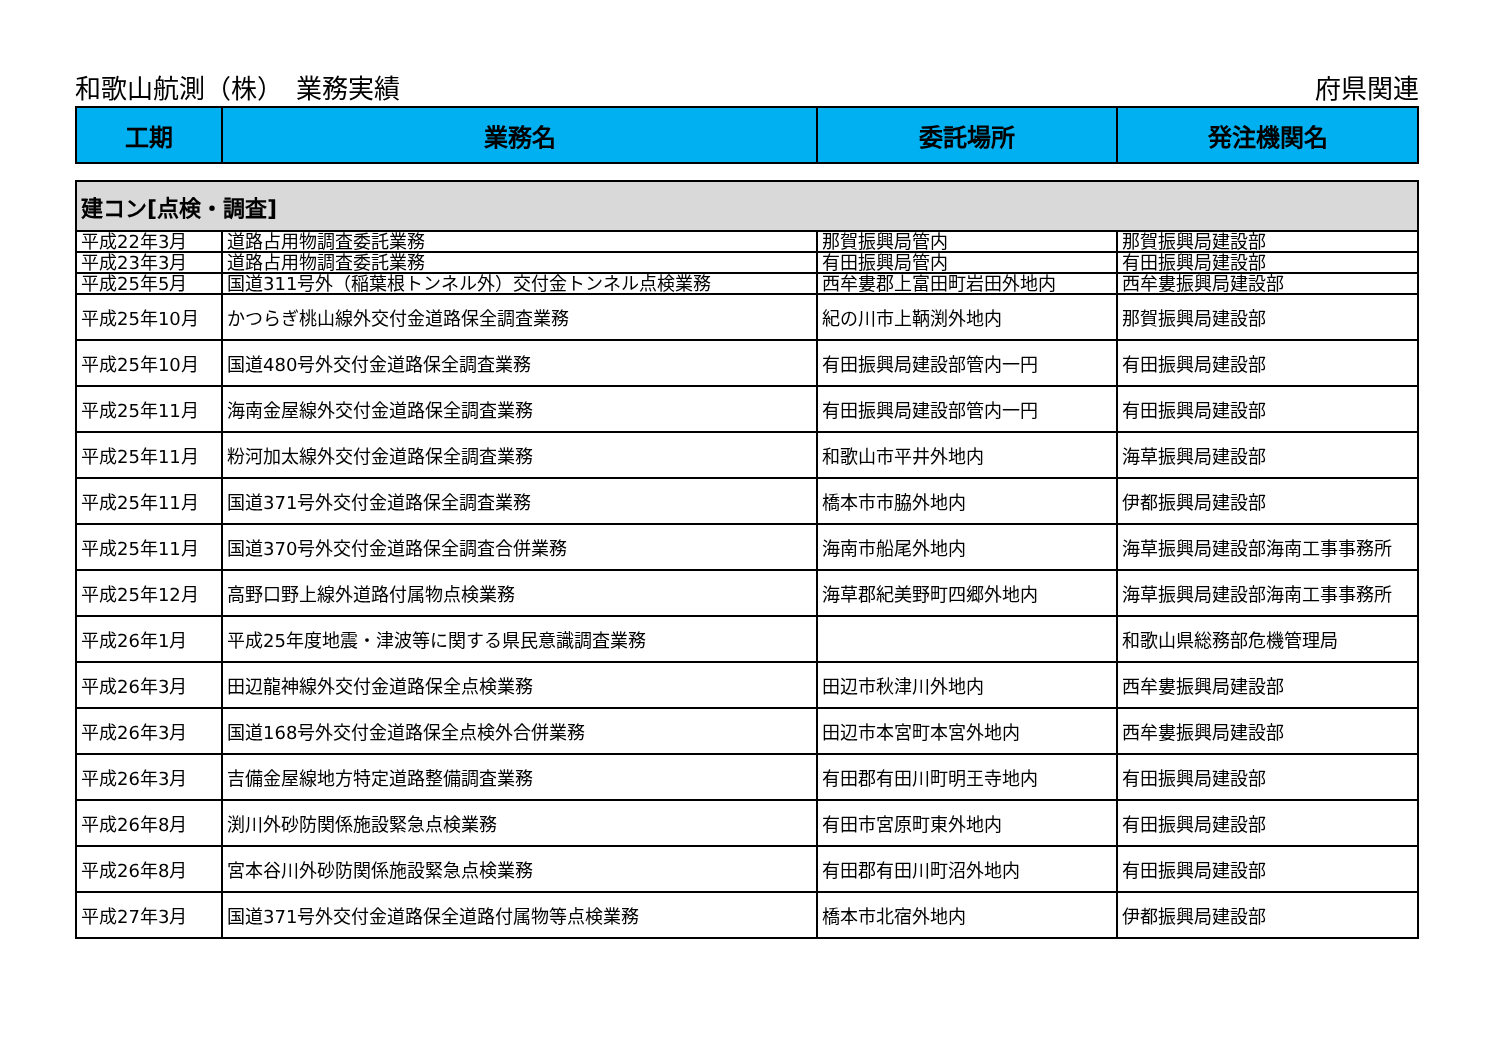和歌山航測（株）　業務実績 府県関連
| 工期 | 業務名 | 委託場所 | 発注機関名 |
| --- | --- | --- | --- |
| 建コン[点検・調査] | | | |
| 平成22年3月 | 道路占用物調査委託業務 | 那賀振興局管内 | 那賀振興局建設部 |
| 平成23年3月 | 道路占用物調査委託業務 | 有田振興局管内 | 有田振興局建設部 |
| 平成25年5月 | 国道311号外（稲葉根トンネル外）交付金トンネル点検業務 | 西牟婁郡上富田町岩田外地内 | 西牟婁振興局建設部 |
| 平成25年10月 | かつらぎ桃山線外交付金道路保全調査業務 | 紀の川市上鞆渕外地内 | 那賀振興局建設部 |
| 平成25年10月 | 国道480号外交付金道路保全調査業務 | 有田振興局建設部管内一円 | 有田振興局建設部 |
| 平成25年11月 | 海南金屋線外交付金道路保全調査業務 | 有田振興局建設部管内一円 | 有田振興局建設部 |
| 平成25年11月 | 粉河加太線外交付金道路保全調査業務 | 和歌山市平井外地内 | 海草振興局建設部 |
| 平成25年11月 | 国道371号外交付金道路保全調査業務 | 橋本市市脇外地内 | 伊都振興局建設部 |
| 平成25年11月 | 国道370号外交付金道路保全調査合併業務 | 海南市船尾外地内 | 海草振興局建設部海南工事事務所 |
| 平成25年12月 | 高野口野上線外道路付属物点検業務 | 海草郡紀美野町四郷外地内 | 海草振興局建設部海南工事事務所 |
| 平成26年1月 | 平成25年度地震・津波等に関する県民意識調査業務 | | 和歌山県総務部危機管理局 |
| 平成26年3月 | 田辺龍神線外交付金道路保全点検業務 | 田辺市秋津川外地内 | 西牟婁振興局建設部 |
| 平成26年3月 | 国道168号外交付金道路保全点検外合併業務 | 田辺市本宮町本宮外地内 | 西牟婁振興局建設部 |
| 平成26年3月 | 吉備金屋線地方特定道路整備調査業務 | 有田郡有田川町明王寺地内 | 有田振興局建設部 |
| 平成26年8月 | 渕川外砂防関係施設緊急点検業務 | 有田市宮原町東外地内 | 有田振興局建設部 |
| 平成26年8月 | 宮本谷川外砂防関係施設緊急点検業務 | 有田郡有田川町沼外地内 | 有田振興局建設部 |
| 平成27年3月 | 国道371号外交付金道路保全道路付属物等点検業務 | 橋本市北宿外地内 | 伊都振興局建設部 |